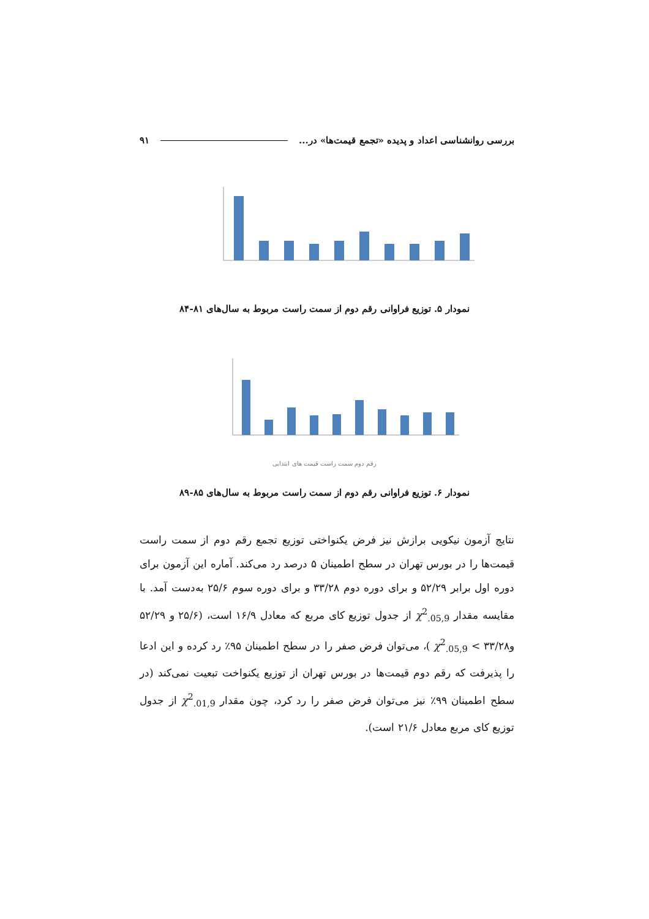بررسی روانشناسی اعداد و پدیده «تجمع قیمت‌ها» در... ۹۱
نمودار ۵. توزیع فراوانی رقم دوم از سمت راست مربوط به سال‌های ۸۱-۸۴
رقم دوم سمت راست قیمت های ابتدایی
نمودار ۶. توزیع فراوانی رقم دوم از سمت راست مربوط به سال‌های ۸۵-۸۹
نتایج آزمون نیکویی برازش نیز فرض یکنواختی توزیع تجمع رقم دوم از سمت راست قیمت‌ها را در بورس تهران در سطح اطمینان ۵ درصد رد می‌کند. آماره این آزمون برای دوره اول برابر ۵۲/۲۹ و برای دوره دوم ۳۳/۲۸ و برای دوره سوم ۲۵/۶ به‌دست آمد. با مقایسه مقدار χ<sup>2</sup><sub>.05,9</sub> از جدول توزیع کای مربع که معادل ۱۶/۹ است، (۲۵/۶ و ۵۲/۲۹ و۳۳/۲۸ > χ<sup>2</sup><sub>.05,9</sub> )، می‌توان فرض صفر را در سطح اطمینان ۹۵٪ رد کرده و این ادعا را پذیرفت که رقم دوم قیمت‌ها در بورس تهران از توزیع یکنواخت تبعیت نمی‌کند (در سطح اطمینان ۹۹٪ نیز می‌توان فرض صفر را رد کرد، چون مقدار χ<sup>2</sup><sub>.01,9</sub> از جدول توزیع کای مربع معادل ۲۱/۶ است).